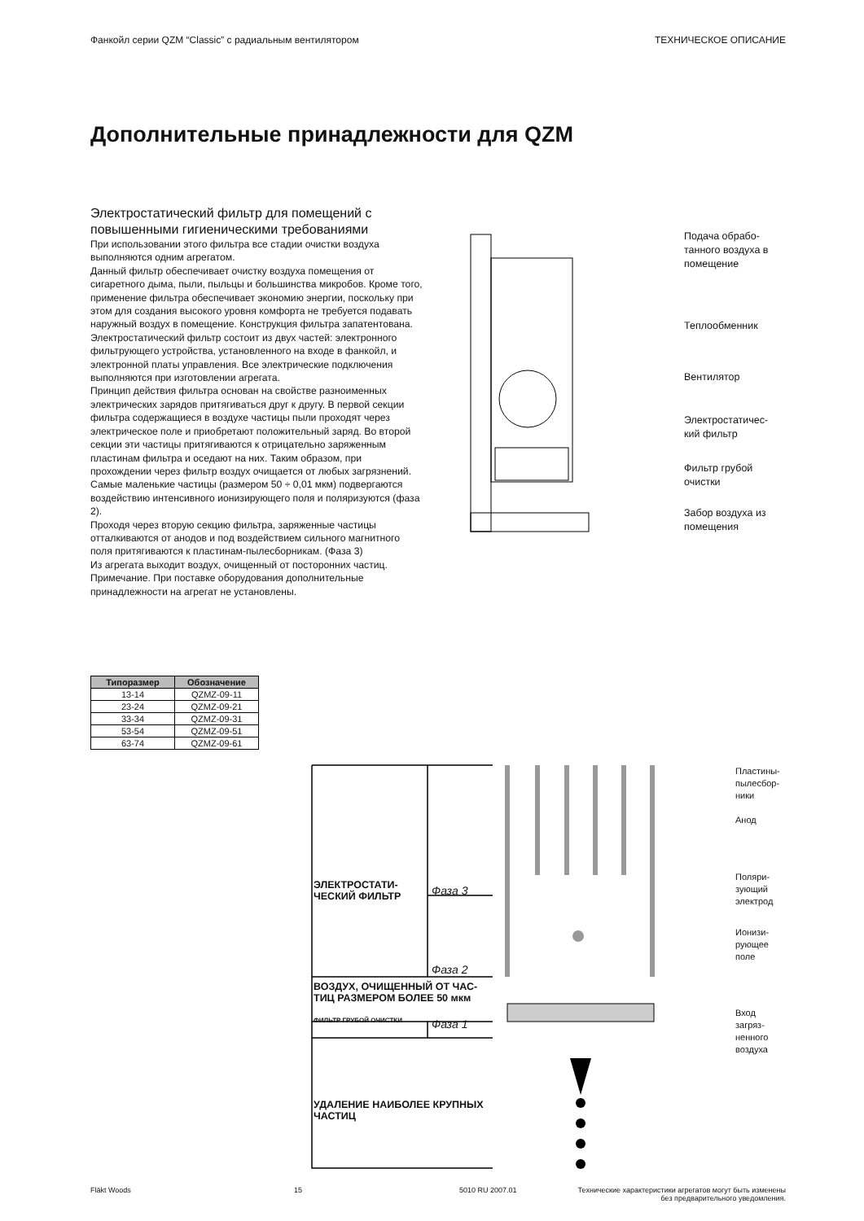Фанкойл серии QZM “Classic” с радиальным вентилятором ТЕХНИЧЕСКОЕ ОПИСАНИЕ
Дополнительные принадлежности для QZM
Электростатический фильтр для помещений с повышенными гигиеническими требованиями
При использовании этого фильтра все стадии очистки воздуха выполняются одним агрегатом.
Данный фильтр обеспечивает очистку воздуха помещения от сигаретного дыма, пыли, пыльцы и большинства микробов. Кроме того, применение фильтра обеспечивает экономию энергии, поскольку при этом для создания высокого уровня комфорта не требуется подавать наружный воздух в помещение. Конструкция фильтра запатентована.
Электростатический фильтр состоит из двух частей: электронного фильтрующего устройства, установленного на входе в фанкойл, и электронной платы управления. Все электрические подключения выполняются при изготовлении агрегата.
Принцип действия фильтра основан на свойстве разноименных электрических зарядов притягиваться друг к другу. В первой секции фильтра содержащиеся в воздухе частицы пыли проходят через электрическое поле и приобретают положительный заряд. Во второй секции эти частицы притягиваются к отрицательно заряженным пластинам фильтра и оседают на них. Таким образом, при прохождении через фильтр воздух очищается от любых загрязнений. Самые маленькие частицы (размером 50 ÷ 0,01 мкм) подвергаются воздействию интенсивного ионизирующего поля и поляризуются (фаза 2).
Проходя через вторую секцию фильтра, заряженные частицы отталкиваются от анодов и под воздействием сильного магнитного поля притягиваются к пластинам-пылесборникам. (Фаза 3)
Из агрегата выходит воздух, очищенный от посторонних частиц.
Примечание. При поставке оборудования дополнительные принадлежности на агрегат не установлены.
Подача обрабо-
танного воздуха в
помещение
Теплообменник
Вентилятор
Электростатичес-
кий фильтр
Фильтр грубой
очистки
Забор воздуха из
помещения
| Типоразмер | Обозначение |
| --- | --- |
| 13-14 | QZMZ-09-11 |
| 23-24 | QZMZ-09-21 |
| 33-34 | QZMZ-09-31 |
| 53-54 | QZMZ-09-51 |
| 63-74 | QZMZ-09-61 |
ЭЛЕКТРОСТАТИ-
ЧЕСКИЙ ФИЛЬТР
Фаза 3
Фаза 2
ВОЗДУХ, ОЧИЩЕННЫЙ ОТ ЧАС-
ТИЦ РАЗМЕРОМ БОЛЕЕ 50 мкм
ФИЛЬТР ГРУБОЙ ОЧИСТКИ Фаза 1
УДАЛЕНИЕ НАИБОЛЕЕ КРУПНЫХ
ЧАСТИЦ
Пластины-
пылесбор-
ники
Анод
Поляри-
зующий
электрод
Ионизи-
рующее
поле
Вход
загряз-
ненного
воздуха
Fläkt Woods 15 5010 RU 2007.01
Технические характеристики агрегатов могут быть изменены
без предварительного уведомления.